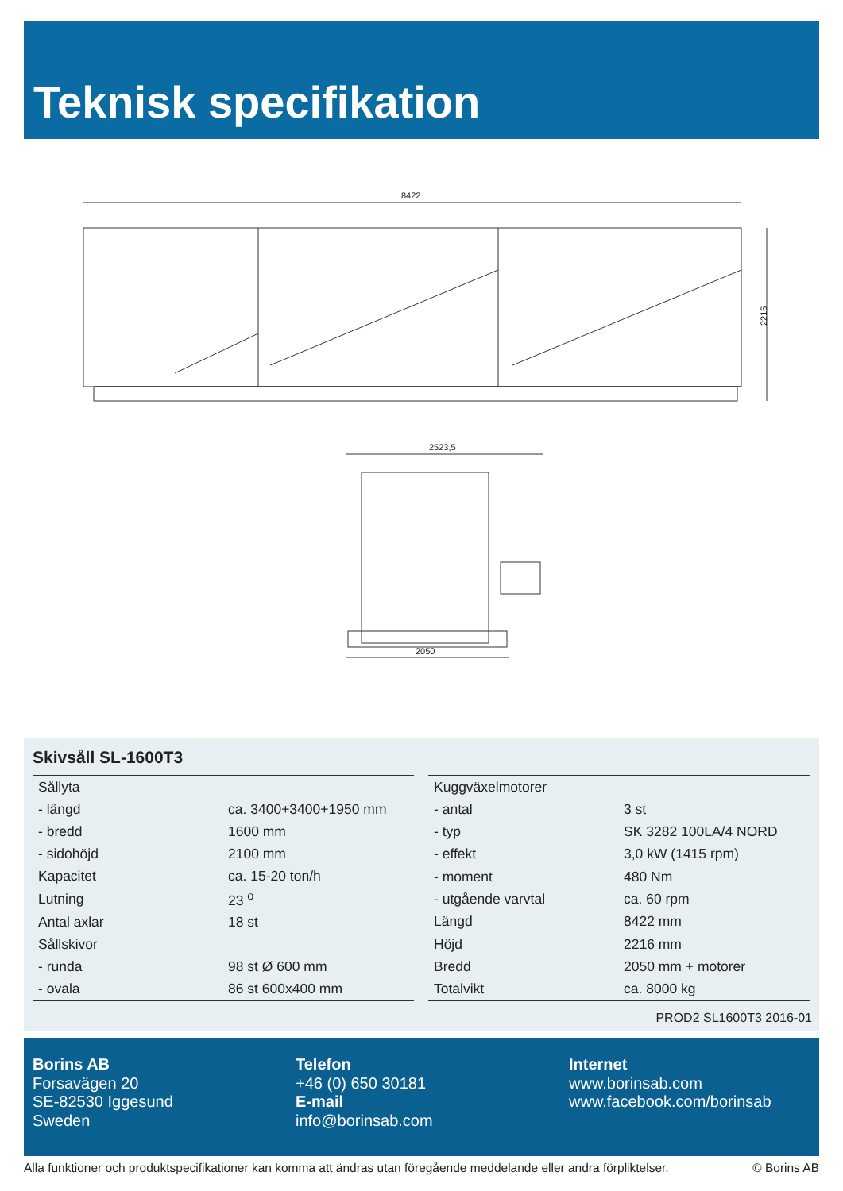Teknisk specifikation
8422
2216
2523,5
2050
Skivsåll SL-1600T3
| Sållyta | |
| - längd | ca. 3400+3400+1950 mm |
| - bredd | 1600 mm |
| - sidohöjd | 2100 mm |
| Kapacitet | ca. 15-20 ton/h |
| Lutning | 23 <sup>o</sup> |
| Antal axlar | 18 st |
| Sållskivor | |
| - runda | 98 st Ø 600 mm |
| - ovala | 86 st 600x400 mm |
| Kuggväxelmotorer | |
| - antal | 3 st |
| - typ | SK 3282 100LA/4 NORD |
| - effekt | 3,0 kW (1415 rpm) |
| - moment | 480 Nm |
| - utgående varvtal | ca. 60 rpm |
| Längd | 8422 mm |
| Höjd | 2216 mm |
| Bredd | 2050 mm + motorer |
| Totalvikt | ca. 8000 kg |
PROD2 SL1600T3 2016-01
Borins AB
Forsavägen 20
SE-82530 Iggesund
Sweden
Telefon
+46 (0) 650 30181
E-mail
info@borinsab.com
Internet
www.borinsab.com
www.facebook.com/borinsab
Alla funktioner och produktspecifikationer kan komma att ändras utan föregående meddelande eller andra förpliktelser. © Borins AB